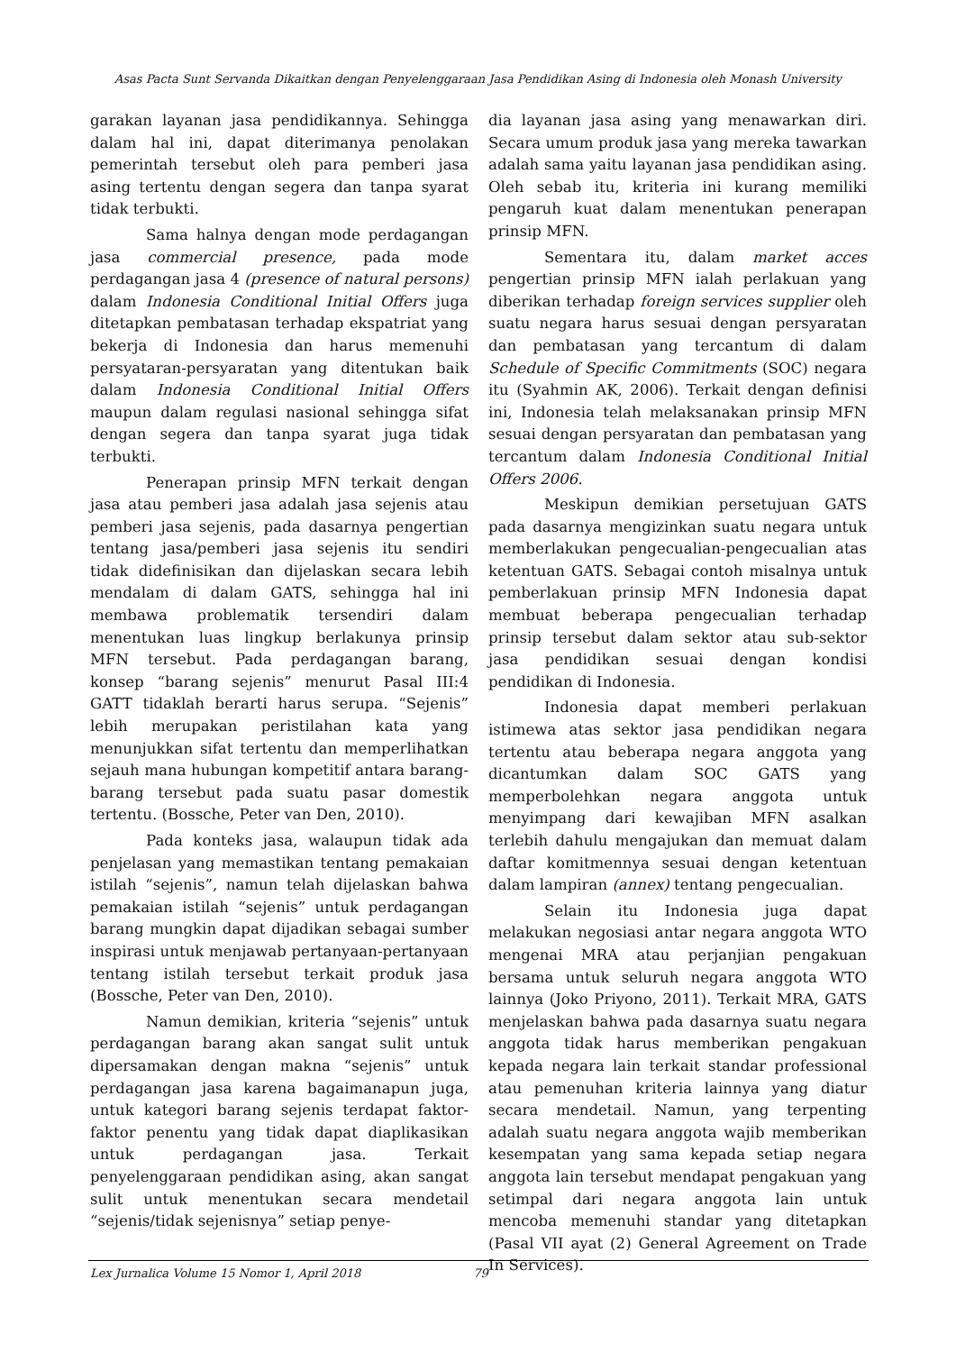Asas Pacta Sunt Servanda Dikaitkan dengan Penyelenggaraan Jasa Pendidikan Asing di Indonesia oleh Monash University
garakan layanan jasa pendidikannya. Sehingga dalam hal ini, dapat diterimanya penolakan pemerintah tersebut oleh para pemberi jasa asing tertentu dengan segera dan tanpa syarat tidak terbukti.
Sama halnya dengan mode perdagangan jasa commercial presence, pada mode perdagangan jasa 4 (presence of natural persons) dalam Indonesia Conditional Initial Offers juga ditetapkan pembatasan terhadap ekspatriat yang bekerja di Indonesia dan harus memenuhi persyataran-persyaratan yang ditentukan baik dalam Indonesia Conditional Initial Offers maupun dalam regulasi nasional sehingga sifat dengan segera dan tanpa syarat juga tidak terbukti.
Penerapan prinsip MFN terkait dengan jasa atau pemberi jasa adalah jasa sejenis atau pemberi jasa sejenis, pada dasarnya pengertian tentang jasa/pemberi jasa sejenis itu sendiri tidak didefinisikan dan dijelaskan secara lebih mendalam di dalam GATS, sehingga hal ini membawa problematik tersendiri dalam menentukan luas lingkup berlakunya prinsip MFN tersebut. Pada perdagangan barang, konsep “barang sejenis” menurut Pasal III:4 GATT tidaklah berarti harus serupa. “Sejenis” lebih merupakan peristilahan kata yang menunjukkan sifat tertentu dan memperlihatkan sejauh mana hubungan kompetitif antara barang-barang tersebut pada suatu pasar domestik tertentu. (Bossche, Peter van Den, 2010).
Pada konteks jasa, walaupun tidak ada penjelasan yang memastikan tentang pemakaian istilah “sejenis”, namun telah dijelaskan bahwa pemakaian istilah “sejenis” untuk perdagangan barang mungkin dapat dijadikan sebagai sumber inspirasi untuk menjawab pertanyaan-pertanyaan tentang istilah tersebut terkait produk jasa (Bossche, Peter van Den, 2010).
Namun demikian, kriteria “sejenis” untuk perdagangan barang akan sangat sulit untuk dipersamakan dengan makna “sejenis” untuk perdagangan jasa karena bagaimanapun juga, untuk kategori barang sejenis terdapat faktor-faktor penentu yang tidak dapat diaplikasikan untuk perdagangan jasa. Terkait penyelenggaraan pendidikan asing, akan sangat sulit untuk menentukan secara mendetail “sejenis/tidak sejenisnya” setiap penye-
dia layanan jasa asing yang menawarkan diri. Secara umum produk jasa yang mereka tawarkan adalah sama yaitu layanan jasa pendidikan asing. Oleh sebab itu, kriteria ini kurang memiliki pengaruh kuat dalam menentukan penerapan prinsip MFN.
Sementara itu, dalam market acces pengertian prinsip MFN ialah perlakuan yang diberikan terhadap foreign services supplier oleh suatu negara harus sesuai dengan persyaratan dan pembatasan yang tercantum di dalam Schedule of Specific Commitments (SOC) negara itu (Syahmin AK, 2006). Terkait dengan definisi ini, Indonesia telah melaksanakan prinsip MFN sesuai dengan persyaratan dan pembatasan yang tercantum dalam Indonesia Conditional Initial Offers 2006.
Meskipun demikian persetujuan GATS pada dasarnya mengizinkan suatu negara untuk memberlakukan pengecualian-pengecualian atas ketentuan GATS. Sebagai contoh misalnya untuk pemberlakuan prinsip MFN Indonesia dapat membuat beberapa pengecualian terhadap prinsip tersebut dalam sektor atau sub-sektor jasa pendidikan sesuai dengan kondisi pendidikan di Indonesia.
Indonesia dapat memberi perlakuan istimewa atas sektor jasa pendidikan negara tertentu atau beberapa negara anggota yang dicantumkan dalam SOC GATS yang memperbolehkan negara anggota untuk menyimpang dari kewajiban MFN asalkan terlebih dahulu mengajukan dan memuat dalam daftar komitmennya sesuai dengan ketentuan dalam lampiran (annex) tentang pengecualian.
Selain itu Indonesia juga dapat melakukan negosiasi antar negara anggota WTO mengenai MRA atau perjanjian pengakuan bersama untuk seluruh negara anggota WTO lainnya (Joko Priyono, 2011). Terkait MRA, GATS menjelaskan bahwa pada dasarnya suatu negara anggota tidak harus memberikan pengakuan kepada negara lain terkait standar professional atau pemenuhan kriteria lainnya yang diatur secara mendetail. Namun, yang terpenting adalah suatu negara anggota wajib memberikan kesempatan yang sama kepada setiap negara anggota lain tersebut mendapat pengakuan yang setimpal dari negara anggota lain untuk mencoba memenuhi standar yang ditetapkan (Pasal VII ayat (2) General Agreement on Trade In Services).
Lex Jurnalica Volume 15 Nomor 1, April 2018 79